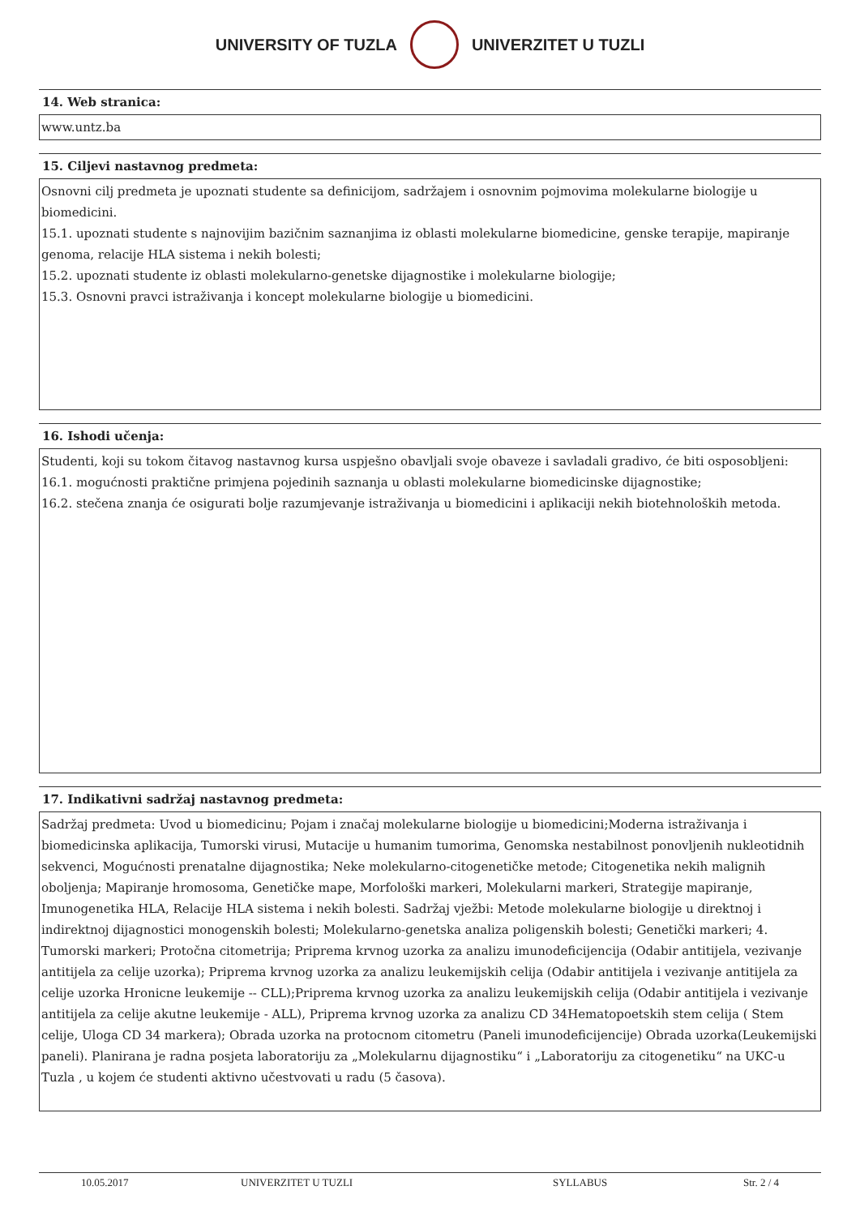UNIVERSITY OF TUZLA UNIVERZITET U TUZLI
14. Web stranica:
www.untz.ba
15. Ciljevi nastavnog predmeta:
Osnovni cilj predmeta je upoznati studente sa definicijom, sadržajem i osnovnim pojmovima molekularne biologije u biomedicini.
15.1. upoznati studente s najnovijim bazičnim saznanjima iz oblasti molekularne biomedicine, genske terapije, mapiranje genoma, relacije HLA sistema i nekih bolesti;
15.2. upoznati studente iz oblasti molekularno-genetske dijagnostike i molekularne biologije;
15.3. Osnovni pravci istraživanja i koncept molekularne biologije u biomedicini.
16. Ishodi učenja:
Studenti, koji su tokom čitavog nastavnog kursa uspješno obavljali svoje obaveze i savladali gradivo, će biti osposobljeni:
16.1. mogućnosti praktične primjena pojedinih saznanja u oblasti molekularne biomedicinske dijagnostike;
16.2. stečena znanja će osigurati bolje razumjevanje istraživanja u biomedicini i aplikaciji nekih biotehnoloških metoda.
17. Indikativni sadržaj nastavnog predmeta:
Sadržaj predmeta: Uvod u biomedicinu; Pojam i značaj molekularne biologije u biomedicini;Moderna istraživanja i biomedicinska aplikacija, Tumorski virusi, Mutacije u humanim tumorima, Genomska nestabilnost ponovljenih nukleotidnih sekvenci, Mogućnosti prenatalne dijagnostika; Neke molekularno-citogenetičke metode; Citogenetika nekih malignih oboljenja; Mapiranje hromosoma, Genetičke mape, Morfološki markeri, Molekularni markeri, Strategije mapiranje, Imunogenetika HLA, Relacije HLA sistema i nekih bolesti. Sadržaj vježbi: Metode molekularne biologije u direktnoj i indirektnoj dijagnostici monogenskih bolesti; Molekularno-genetska analiza poligenskih bolesti; Genetički markeri; 4. Tumorski markeri; Protočna citometrija; Priprema krvnog uzorka za analizu imunodeficijencija (Odabir antitijela, vezivanje antitijela za celije uzorka); Priprema krvnog uzorka za analizu leukemijskih celija (Odabir antitijela i vezivanje antitijela za celije uzorka Hronicne leukemije -- CLL);Priprema krvnog uzorka za analizu leukemijskih celija (Odabir antitijela i vezivanje antitijela za celije akutne leukemije - ALL), Priprema krvnog uzorka za analizu CD 34Hematopoetskih stem celija ( Stem celije, Uloga CD 34 markera); Obrada uzorka na protocnom citometru (Paneli imunodeficijencije) Obrada uzorka(Leukemijski paneli). Planirana je radna posjeta laboratoriju za „Molekularnu dijagnostiku“ i „Laboratoriju za citogenetiku“ na UKC-u Tuzla , u kojem će studenti aktivno učestvovati u radu (5 časova).
10.05.2017 UNIVERZITET U TUZLI SYLLABUS Str. 2 / 4